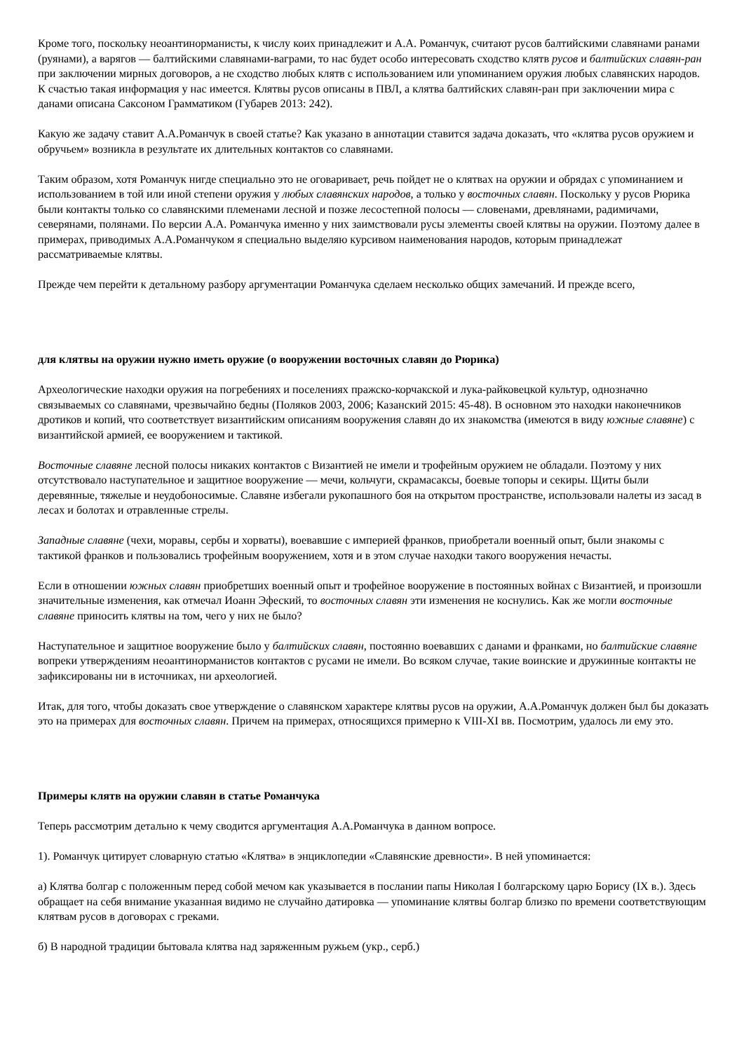Кроме того, поскольку неоантинорманисты, к числу коих принадлежит и А.А. Романчук, считают русов балтийскими славянами ранами (руянами), а варягов — балтийскими славянами-ваграми, то нас будет особо интересовать сходство клятв русов и балтийских славян-ран при заключении мирных договоров, а не сходство любых клятв с использованием или упоминанием оружия любых славянских народов. К счастью такая информация у нас имеется. Клятвы русов описаны в ПВЛ, а клятва балтийских славян-ран при заключении мира с данами описана Саксоном Грамматиком (Губарев 2013: 242).
Какую же задачу ставит А.А.Романчук в своей статье? Как указано в аннотации ставится задача доказать, что «клятва русов оружием и обручьем» возникла в результате их длительных контактов со славянами.
Таким образом, хотя Романчук нигде специально это не оговаривает, речь пойдет не о клятвах на оружии и обрядах с упоминанием и использованием в той или иной степени оружия у любых славянских народов, а только у восточных славян. Поскольку у русов Рюрика были контакты только со славянскими племенами лесной и позже лесостепной полосы — словенами, древлянами, радимичами, северянами, полянами. По версии А.А. Романчука именно у них заимствовали русы элементы своей клятвы на оружии. Поэтому далее в примерах, приводимых А.А.Романчуком я специально выделяю курсивом наименования народов, которым принадлежат рассматриваемые клятвы.
Прежде чем перейти к детальному разбору аргументации Романчука сделаем несколько общих замечаний. И прежде всего,
для клятвы на оружии нужно иметь оружие (о вооружении восточных славян до Рюрика)
Археологические находки оружия на погребениях и поселениях пражско-корчакской и лука-райковецкой культур, однозначно связываемых со славянами, чрезвычайно бедны (Поляков 2003, 2006; Казанский 2015: 45-48). В основном это находки наконечников дротиков и копий, что соответствует византийским описаниям вооружения славян до их знакомства (имеются в виду южные славяне) с византийской армией, ее вооружением и тактикой.
Восточные славяне лесной полосы никаких контактов с Византией не имели и трофейным оружием не обладали. Поэтому у них отсутствовало наступательное и защитное вооружение — мечи, кольчуги, скрамасаксы, боевые топоры и секиры. Щиты были деревянные, тяжелые и неудобоносимые. Славяне избегали рукопашного боя на открытом пространстве, использовали налеты из засад в лесах и болотах и отравленные стрелы.
Западные славяне (чехи, моравы, сербы и хорваты), воевавшие с империей франков, приобретали военный опыт, были знакомы с тактикой франков и пользовались трофейным вооружением, хотя и в этом случае находки такого вооружения нечасты.
Если в отношении южных славян приобретших военный опыт и трофейное вооружение в постоянных войнах с Византией, и произошли значительные изменения, как отмечал Иоанн Эфеский, то восточных славян эти изменения не коснулись. Как же могли восточные славяне приносить клятвы на том, чего у них не было?
Наступательное и защитное вооружение было у балтийских славян, постоянно воевавших с данами и франками, но балтийские славяне вопреки утверждениям неоантинорманистов контактов с русами не имели. Во всяком случае, такие воинские и дружинные контакты не зафиксированы ни в источниках, ни археологией.
Итак, для того, чтобы доказать свое утверждение о славянском характере клятвы русов на оружии, А.А.Романчук должен был бы доказать это на примерах для восточных славян. Причем на примерах, относящихся примерно к VIII-XI вв. Посмотрим, удалось ли ему это.
Примеры клятв на оружии славян в статье Романчука
Теперь рассмотрим детально к чему сводится аргументация А.А.Романчука в данном вопросе.
1). Романчук цитирует словарную статью «Клятва» в энциклопедии «Славянские древности». В ней упоминается:
а) Клятва болгар с положенным перед собой мечом как указывается в послании папы Николая I болгарскому царю Борису (IX в.). Здесь обращает на себя внимание указанная видимо не случайно датировка — упоминание клятвы болгар близко по времени соответствующим клятвам русов в договорах с греками.
б) В народной традиции бытовала клятва над заряженным ружьем (укр., серб.)